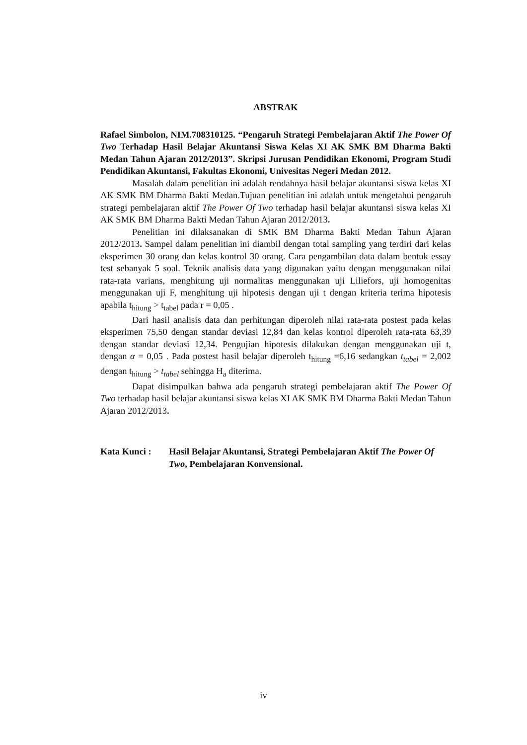ABSTRAK
Rafael Simbolon, NIM.708310125. “Pengaruh Strategi Pembelajaran Aktif The Power Of Two Terhadap Hasil Belajar Akuntansi Siswa Kelas XI AK SMK BM Dharma Bakti Medan Tahun Ajaran 2012/2013”. Skripsi Jurusan Pendidikan Ekonomi, Program Studi Pendidikan Akuntansi, Fakultas Ekonomi, Univesitas Negeri Medan 2012.
Masalah dalam penelitian ini adalah rendahnya hasil belajar akuntansi siswa kelas XI AK SMK BM Dharma Bakti Medan.Tujuan penelitian ini adalah untuk mengetahui pengaruh strategi pembelajaran aktif The Power Of Two terhadap hasil belajar akuntansi siswa kelas XI AK SMK BM Dharma Bakti Medan Tahun Ajaran 2012/2013.
Penelitian ini dilaksanakan di SMK BM Dharma Bakti Medan Tahun Ajaran 2012/2013. Sampel dalam penelitian ini diambil dengan total sampling yang terdiri dari kelas eksperimen 30 orang dan kelas kontrol 30 orang. Cara pengambilan data dalam bentuk essay test sebanyak 5 soal. Teknik analisis data yang digunakan yaitu dengan menggunakan nilai rata-rata varians, menghitung uji normalitas menggunakan uji Liliefors, uji homogenitas menggunakan uji F, menghitung uji hipotesis dengan uji t dengan kriteria terima hipotesis apabila t<sub>hitung</sub> > t<sub>tabel</sub> pada r = 0,05 .
Dari hasil analisis data dan perhitungan diperoleh nilai rata-rata postest pada kelas eksperimen 75,50 dengan standar deviasi 12,84 dan kelas kontrol diperoleh rata-rata 63,39 dengan standar deviasi 12,34. Pengujian hipotesis dilakukan dengan menggunakan uji t, dengan α = 0,05 . Pada postest hasil belajar diperoleh t<sub>hitung</sub> =6,16 sedangkan t<sub>tabel</sub> = 2,002 dengan t<sub>hitung</sub> > t<sub>tabel</sub> sehingga H<sub>a</sub> diterima.
Dapat disimpulkan bahwa ada pengaruh strategi pembelajaran aktif The Power Of Two terhadap hasil belajar akuntansi siswa kelas XI AK SMK BM Dharma Bakti Medan Tahun Ajaran 2012/2013.
Kata Kunci : Hasil Belajar Akuntansi, Strategi Pembelajaran Aktif The Power Of Two, Pembelajaran Konvensional.
iv